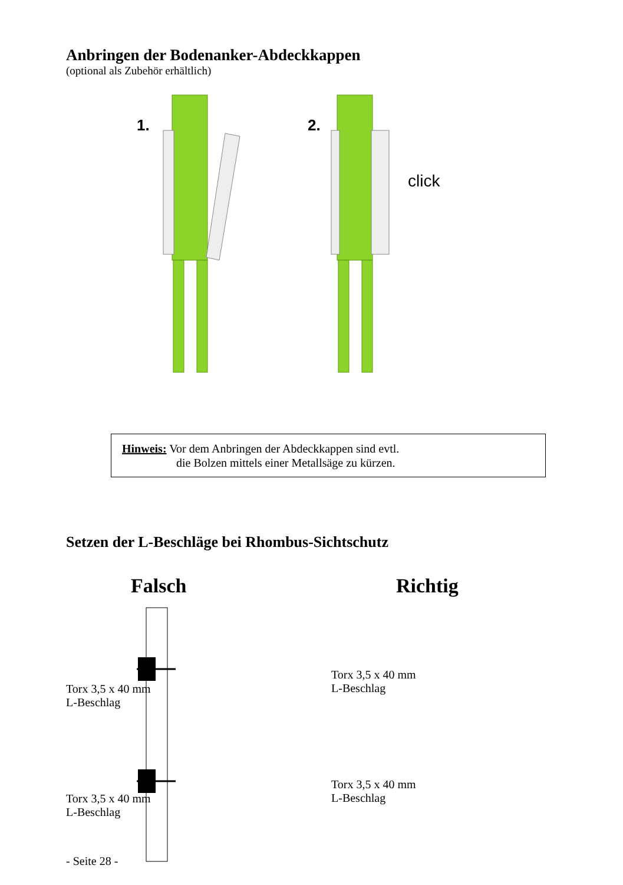Anbringen der Bodenanker-Abdeckkappen
(optional als Zubehör erhältlich)
1.
2.
click
Hinweis: Vor dem Anbringen der Abdeckkappen sind evtl.
die Bolzen mittels einer Metallsäge zu kürzen.
Setzen der L-Beschläge bei Rhombus-Sichtschutz
Falsch
Torx 3,5 x 40 mm
L-Beschlag
Torx 3,5 x 40 mm
L-Beschlag
Richtig
Torx 3,5 x 40 mm
L-Beschlag
Torx 3,5 x 40 mm
L-Beschlag
- Seite 28 -